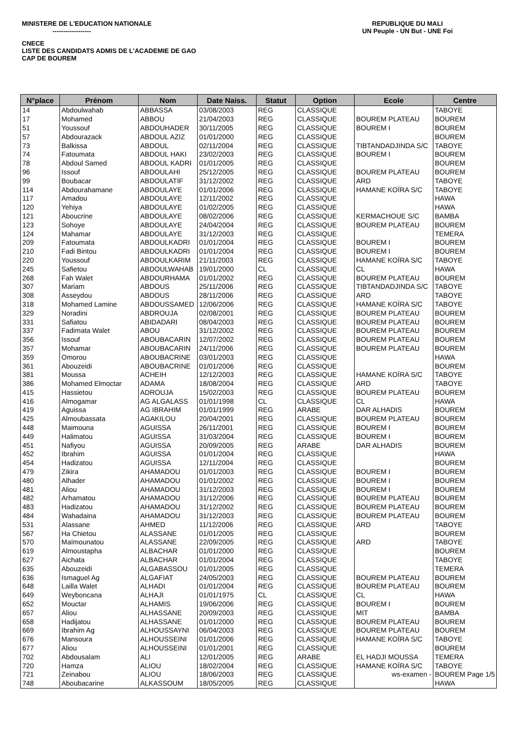MINISTERE DE L'EDUCATION NATIONALE REPUBLIQUE DU MALI
------------------ UN Peuple - UN But - UNE Foi
CNECE
LISTE DES CANDIDATS ADMIS DE L'ACADEMIE DE GAO
CAP DE BOUREM
| N°place | Prénom | Nom | Date Naiss. | Statut | Option | Ecole | Centre |
| --- | --- | --- | --- | --- | --- | --- | --- |
| 14 | Abdoulwahab | ABBASSA | 03/08/2003 | REG | CLASSIQUE | | TABOYE |
| 17 | Mohamed | ABBOU | 21/04/2003 | REG | CLASSIQUE | BOUREM PLATEAU | BOUREM |
| 51 | Youssouf | ABDOUHADER | 30/11/2005 | REG | CLASSIQUE | BOUREM I | BOUREM |
| 57 | Abdourazack | ABDOUL AZIZ | 01/01/2000 | REG | CLASSIQUE | | BOUREM |
| 73 | Balkissa | ABDOUL | 02/11/2004 | REG | CLASSIQUE | TIBTANDADJINDA S/C | TABOYE |
| 74 | Fatoumata | ABDOUL HAKI | 23/02/2003 | REG | CLASSIQUE | BOUREM I | BOUREM |
| 78 | Abdoul Samed | ABDOUL KADRI | 01/01/2005 | REG | CLASSIQUE | | BOUREM |
| 96 | Issouf | ABDOULAHI | 25/12/2005 | REG | CLASSIQUE | BOUREM PLATEAU | BOUREM |
| 99 | Boubacar | ABDOULATIF | 31/12/2002 | REG | CLASSIQUE | ARD | TABOYE |
| 114 | Abdourahamane | ABDOULAYE | 01/01/2006 | REG | CLASSIQUE | HAMANE KOÏRA S/C | TABOYE |
| 117 | Amadou | ABDOULAYE | 12/11/2002 | REG | CLASSIQUE | | HAWA |
| 120 | Yehiya | ABDOULAYE | 01/02/2005 | REG | CLASSIQUE | | HAWA |
| 121 | Aboucrine | ABDOULAYE | 08/02/2006 | REG | CLASSIQUE | KERMACHOUE S/C | BAMBA |
| 123 | Sohoye | ABDOULAYE | 24/04/2004 | REG | CLASSIQUE | BOUREM PLATEAU | BOUREM |
| 124 | Mahamar | ABDOULAYE | 31/12/2003 | REG | CLASSIQUE | | TEMERA |
| 209 | Fatoumata | ABDOULKADRI | 01/01/2004 | REG | CLASSIQUE | BOUREM I | BOUREM |
| 210 | Fadi Bintou | ABDOULKADRI | 01/01/2004 | REG | CLASSIQUE | BOUREM I | BOUREM |
| 220 | Youssouf | ABDOULKARIM | 21/11/2003 | REG | CLASSIQUE | HAMANE KOÏRA S/C | TABOYE |
| 245 | Safietou | ABDOULWAHAB | 19/01/2000 | CL | CLASSIQUE | CL | HAWA |
| 268 | Fah Walet | ABDOURHAMA | 01/01/2002 | REG | CLASSIQUE | BOUREM PLATEAU | BOUREM |
| 307 | Mariam | ABDOUS | 25/11/2006 | REG | CLASSIQUE | TIBTANDADJINDA S/C | TABOYE |
| 308 | Asseydou | ABDOUS | 28/11/2006 | REG | CLASSIQUE | ARD | TABOYE |
| 318 | Mohamed Lamine | ABDOUSSAMED | 12/06/2006 | REG | CLASSIQUE | HAMANE KOÏRA S/C | TABOYE |
| 329 | Noradini | ABDROUJA | 02/08/2001 | REG | CLASSIQUE | BOUREM PLATEAU | BOUREM |
| 331 | Safiatou | ABIDADARI | 08/04/2003 | REG | CLASSIQUE | BOUREM PLATEAU | BOUREM |
| 337 | Fadimata Walet | ABOU | 31/12/2002 | REG | CLASSIQUE | BOUREM PLATEAU | BOUREM |
| 356 | Issouf | ABOUBACARIN | 12/07/2002 | REG | CLASSIQUE | BOUREM PLATEAU | BOUREM |
| 357 | Mohamar | ABOUBACARIN | 24/11/2006 | REG | CLASSIQUE | BOUREM PLATEAU | BOUREM |
| 359 | Omorou | ABOUBACRINE | 03/01/2003 | REG | CLASSIQUE | | HAWA |
| 361 | Abouzeidi | ABOUBACRINE | 01/01/2006 | REG | CLASSIQUE | | BOUREM |
| 381 | Moussa | ACHEIH | 12/12/2003 | REG | CLASSIQUE | HAMANE KOÏRA S/C | TABOYE |
| 386 | Mohamed Elmoctar | ADAMA | 18/08/2004 | REG | CLASSIQUE | ARD | TABOYE |
| 415 | Hassietou | ADROUJA | 15/02/2003 | REG | CLASSIQUE | BOUREM PLATEAU | BOUREM |
| 416 | Almogamar | AG ALGALASS | 01/01/1998 | CL | CLASSIQUE | CL | HAWA |
| 419 | Aguissa | AG IBRAHIM | 01/01/1999 | REG | ARABE | DAR ALHADIS | BOUREM |
| 425 | Almoubassata | AGAKILOU | 20/04/2001 | REG | CLASSIQUE | BOUREM PLATEAU | BOUREM |
| 448 | Maimouna | AGUISSA | 26/11/2001 | REG | CLASSIQUE | BOUREM I | BOUREM |
| 449 | Halimatou | AGUISSA | 31/03/2004 | REG | CLASSIQUE | BOUREM I | BOUREM |
| 451 | Nafiyou | AGUISSA | 20/09/2005 | REG | ARABE | DAR ALHADIS | BOUREM |
| 452 | Ibrahim | AGUISSA | 01/01/2004 | REG | CLASSIQUE | | HAWA |
| 454 | Hadizatou | AGUISSA | 12/11/2004 | REG | CLASSIQUE | | BOUREM |
| 479 | Zikira | AHAMADOU | 01/01/2003 | REG | CLASSIQUE | BOUREM I | BOUREM |
| 480 | Alhader | AHAMADOU | 01/01/2002 | REG | CLASSIQUE | BOUREM I | BOUREM |
| 481 | Aliou | AHAMADOU | 31/12/2003 | REG | CLASSIQUE | BOUREM I | BOUREM |
| 482 | Arhamatou | AHAMADOU | 31/12/2006 | REG | CLASSIQUE | BOUREM PLATEAU | BOUREM |
| 483 | Hadizatou | AHAMADOU | 31/12/2002 | REG | CLASSIQUE | BOUREM PLATEAU | BOUREM |
| 484 | Wahadaina | AHAMADOU | 31/12/2003 | REG | CLASSIQUE | BOUREM PLATEAU | BOUREM |
| 531 | Alassane | AHMED | 11/12/2006 | REG | CLASSIQUE | ARD | TABOYE |
| 567 | Ha Chietou | ALASSANE | 01/01/2005 | REG | CLASSIQUE | | BOUREM |
| 570 | Maïmounatou | ALASSANE | 22/09/2005 | REG | CLASSIQUE | ARD | TABOYE |
| 619 | Almoustapha | ALBACHAR | 01/01/2000 | REG | CLASSIQUE | | BOUREM |
| 627 | Aichata | ALBACHAR | 01/01/2004 | REG | CLASSIQUE | | TABOYE |
| 635 | Abouzeidi | ALGABASSOU | 01/01/2005 | REG | CLASSIQUE | | TEMERA |
| 636 | Ismaguel Ag | ALGAFIAT | 24/05/2003 | REG | CLASSIQUE | BOUREM PLATEAU | BOUREM |
| 648 | Lailla Walet | ALHADI | 01/01/2004 | REG | CLASSIQUE | BOUREM PLATEAU | BOUREM |
| 649 | Weyboncana | ALHAJI | 01/01/1975 | CL | CLASSIQUE | CL | HAWA |
| 652 | Mouctar | ALHAMIS | 19/06/2006 | REG | CLASSIQUE | BOUREM I | BOUREM |
| 657 | Aliou | ALHASSANE | 20/09/2003 | REG | CLASSIQUE | MIT | BAMBA |
| 658 | Hadijatou | ALHASSANE | 01/01/2000 | REG | CLASSIQUE | BOUREM PLATEAU | BOUREM |
| 669 | Ibrahim Ag | ALHOUSSAYNI | 06/04/2003 | REG | CLASSIQUE | BOUREM PLATEAU | BOUREM |
| 676 | Mansoura | ALHOUSSEINI | 01/01/2006 | REG | CLASSIQUE | HAMANE KOÏRA S/C | TABOYE |
| 677 | Aliou | ALHOUSSEINI | 01/01/2001 | REG | CLASSIQUE | | BOUREM |
| 702 | Abdousalam | ALI | 12/01/2005 | REG | ARABE | EL HADJI MOUSSA | TEMERA |
| 720 | Hamza | ALIOU | 18/02/2004 | REG | CLASSIQUE | HAMANE KOÏRA S/C | TABOYE |
| 721 | Zeinabou | ALIOU | 18/06/2003 | REG | CLASSIQUE | ws-examen - | BOUREM Page 1/5 |
| 748 | Aboubacarine | ALKASSOUM | 18/05/2005 | REG | CLASSIQUE | | HAWA |